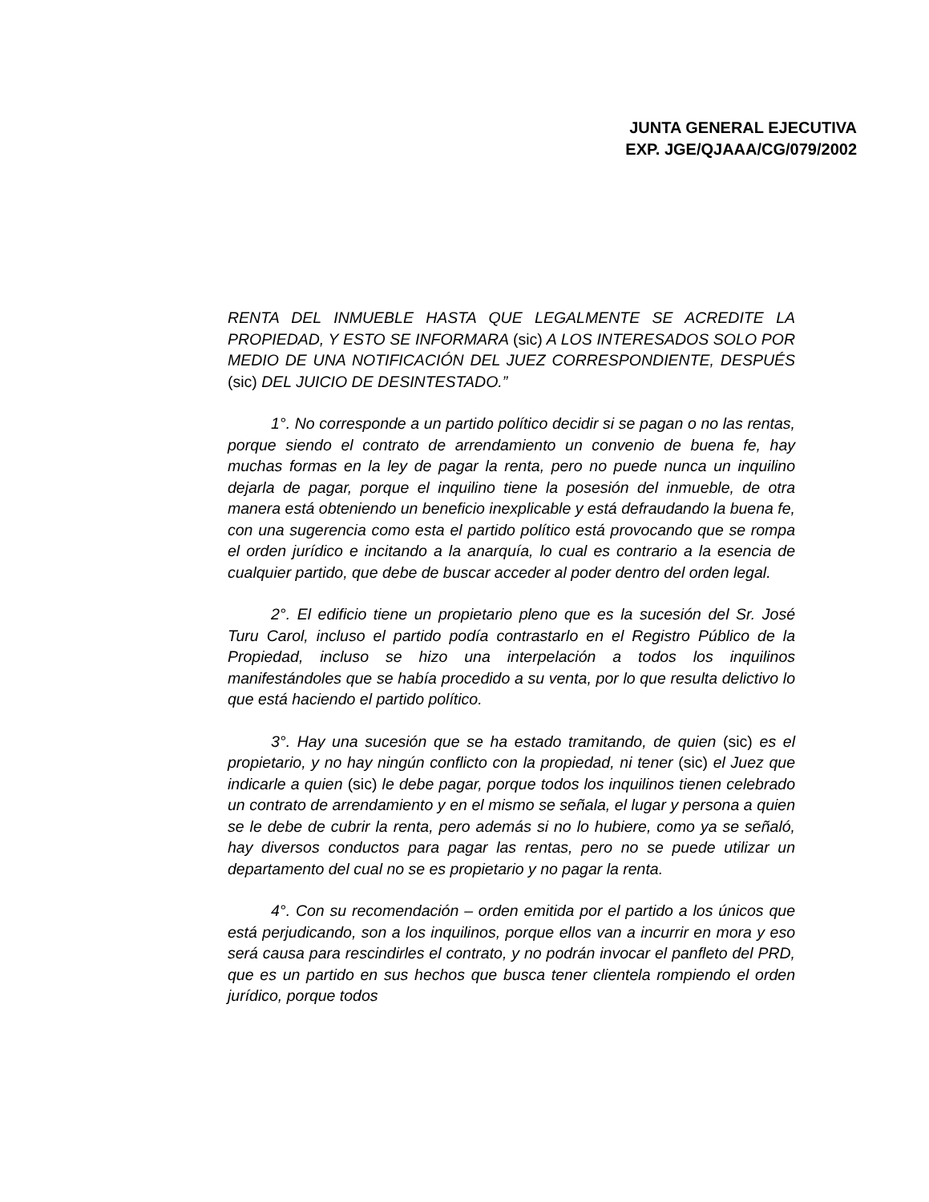JUNTA GENERAL EJECUTIVA
EXP. JGE/QJAAA/CG/079/2002
RENTA DEL INMUEBLE HASTA QUE LEGALMENTE SE ACREDITE LA PROPIEDAD, Y ESTO SE INFORMARA (sic) A LOS INTERESADOS SOLO POR MEDIO DE UNA NOTIFICACIÓN DEL JUEZ CORRESPONDIENTE, DESPUÉS (sic) DEL JUICIO DE DESINTESTADO.”
1°. No corresponde a un partido político decidir si se pagan o no las rentas, porque siendo el contrato de arrendamiento un convenio de buena fe, hay muchas formas en la ley de pagar la renta, pero no puede nunca un inquilino dejarla de pagar, porque el inquilino tiene la posesión del inmueble, de otra manera está obteniendo un beneficio inexplicable y está defraudando la buena fe, con una sugerencia como esta el partido político está provocando que se rompa el orden jurídico e incitando a la anarquía, lo cual es contrario a la esencia de cualquier partido, que debe de buscar acceder al poder dentro del orden legal.
2°. El edificio tiene un propietario pleno que es la sucesión del Sr. José Turu Carol, incluso el partido podía contrastarlo en el Registro Público de la Propiedad, incluso se hizo una interpelación a todos los inquilinos manifestándoles que se había procedido a su venta, por lo que resulta delictivo lo que está haciendo el partido político.
3°. Hay una sucesión que se ha estado tramitando, de quien (sic) es el propietario, y no hay ningún conflicto con la propiedad, ni tener (sic) el Juez que indicarle a quien (sic) le debe pagar, porque todos los inquilinos tienen celebrado un contrato de arrendamiento y en el mismo se señala, el lugar y persona a quien se le debe de cubrir la renta, pero además si no lo hubiere, como ya se señaló, hay diversos conductos para pagar las rentas, pero no se puede utilizar un departamento del cual no se es propietario y no pagar la renta.
4°. Con su recomendación – orden emitida por el partido a los únicos que está perjudicando, son a los inquilinos, porque ellos van a incurrir en mora y eso será causa para rescindirles el contrato, y no podrán invocar el panfleto del PRD, que es un partido en sus hechos que busca tener clientela rompiendo el orden jurídico, porque todos